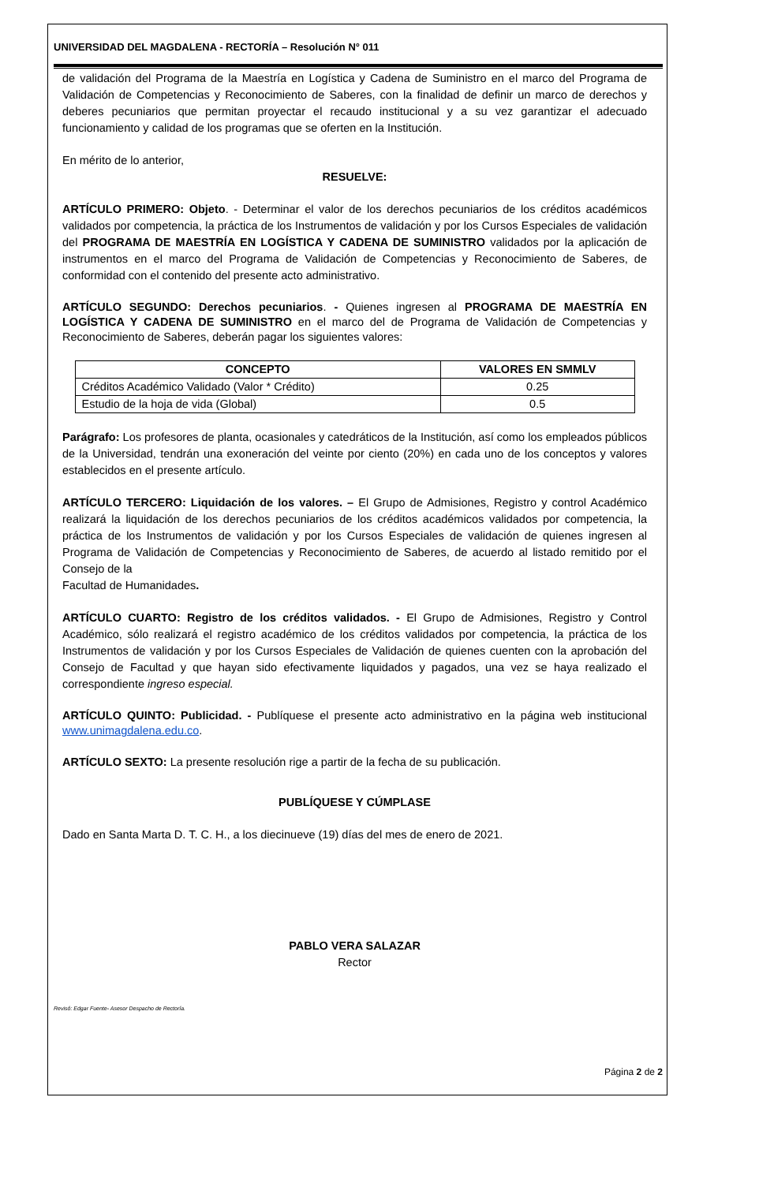UNIVERSIDAD DEL MAGDALENA - RECTORÍA – Resolución N° 011
de validación del Programa de la Maestría en Logística y Cadena de Suministro en el marco del Programa de Validación de Competencias y Reconocimiento de Saberes, con la finalidad de definir un marco de derechos y deberes pecuniarios que permitan proyectar el recaudo institucional y a su vez garantizar el adecuado funcionamiento y calidad de los programas que se oferten en la Institución.
En mérito de lo anterior,
RESUELVE:
ARTÍCULO PRIMERO: Objeto. - Determinar el valor de los derechos pecuniarios de los créditos académicos validados por competencia, la práctica de los Instrumentos de validación y por los Cursos Especiales de validación del PROGRAMA DE MAESTRÍA EN LOGÍSTICA Y CADENA DE SUMINISTRO validados por la aplicación de instrumentos en el marco del Programa de Validación de Competencias y Reconocimiento de Saberes, de conformidad con el contenido del presente acto administrativo.
ARTÍCULO SEGUNDO: Derechos pecuniarios. - Quienes ingresen al PROGRAMA DE MAESTRÍA EN LOGÍSTICA Y CADENA DE SUMINISTRO en el marco del de Programa de Validación de Competencias y Reconocimiento de Saberes, deberán pagar los siguientes valores:
| CONCEPTO | VALORES EN SMMLV |
| --- | --- |
| Créditos Académico Validado (Valor * Crédito) | 0.25 |
| Estudio de la hoja de vida (Global) | 0.5 |
Parágrafo: Los profesores de planta, ocasionales y catedráticos de la Institución, así como los empleados públicos de la Universidad, tendrán una exoneración del veinte por ciento (20%) en cada uno de los conceptos y valores establecidos en el presente artículo.
ARTÍCULO TERCERO: Liquidación de los valores. – El Grupo de Admisiones, Registro y control Académico realizará la liquidación de los derechos pecuniarios de los créditos académicos validados por competencia, la práctica de los Instrumentos de validación y por los Cursos Especiales de validación de quienes ingresen al Programa de Validación de Competencias y Reconocimiento de Saberes, de acuerdo al listado remitido por el Consejo de la
Facultad de Humanidades.
ARTÍCULO CUARTO: Registro de los créditos validados. - El Grupo de Admisiones, Registro y Control Académico, sólo realizará el registro académico de los créditos validados por competencia, la práctica de los Instrumentos de validación y por los Cursos Especiales de Validación de quienes cuenten con la aprobación del Consejo de Facultad y que hayan sido efectivamente liquidados y pagados, una vez se haya realizado el correspondiente ingreso especial.
ARTÍCULO QUINTO: Publicidad. - Publíquese el presente acto administrativo en la página web institucional www.unimagdalena.edu.co.
ARTÍCULO SEXTO: La presente resolución rige a partir de la fecha de su publicación.
PUBLÍQUESE Y CÚMPLASE
Dado en Santa Marta D. T. C. H., a los diecinueve (19) días del mes de enero de 2021.
PABLO VERA SALAZAR
Rector
Revisó: Edgar Fuente- Asesor Despacho de Rectoría.
Página 2 de 2